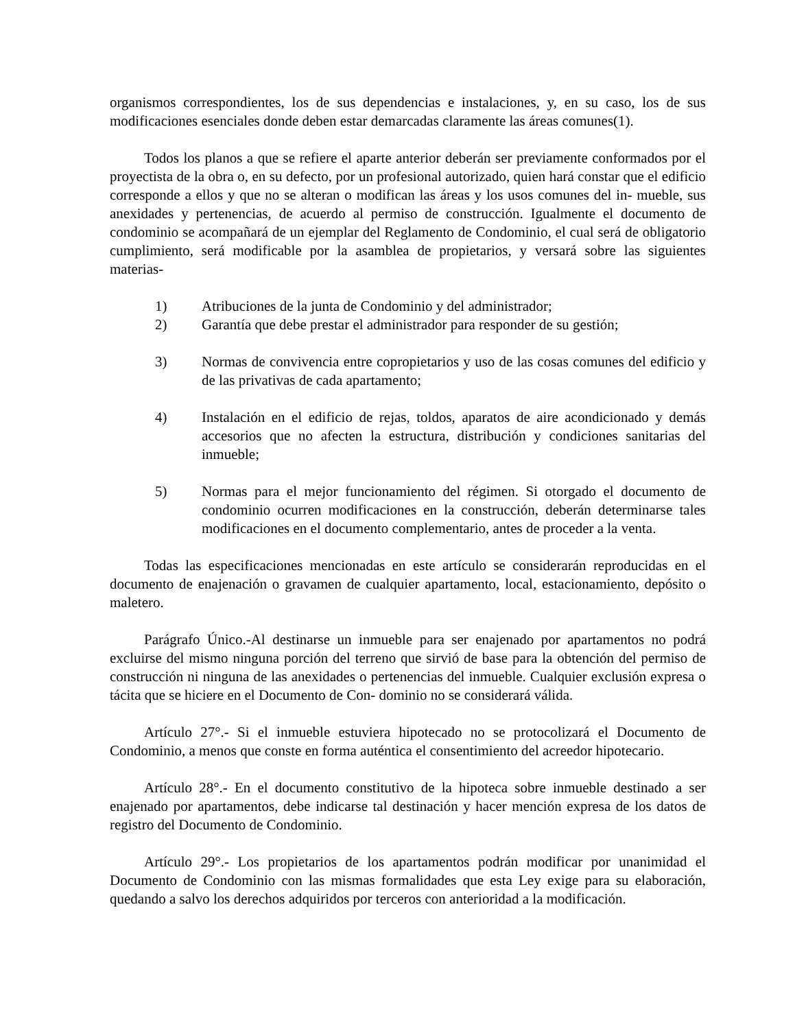organismos correspondientes, los de sus dependencias e instalaciones, y, en su caso, los de sus modificaciones esenciales donde deben estar demarcadas claramente las áreas comunes(1).
Todos los planos a que se refiere el aparte anterior deberán ser previamente conformados por el proyectista de la obra o, en su defecto, por un profesional autorizado, quien hará constar que el edificio corresponde a ellos y que no se alteran o modifican las áreas y los usos comunes del in- mueble, sus anexidades y pertenencias, de acuerdo al permiso de construcción. Igualmente el documento de condominio se acompañará de un ejemplar del Reglamento de Condominio, el cual será de obligatorio cumplimiento, será modificable por la asamblea de propietarios, y versará sobre las siguientes materias-
1) Atribuciones de la junta de Condominio y del administrador;
2) Garantía que debe prestar el administrador para responder de su gestión;
3) Normas de convivencia entre copropietarios y uso de las cosas comunes del edificio y de las privativas de cada apartamento;
4) Instalación en el edificio de rejas, toldos, aparatos de aire acondicionado y demás accesorios que no afecten la estructura, distribución y condiciones sanitarias del inmueble;
5) Normas para el mejor funcionamiento del régimen. Si otorgado el documento de condominio ocurren modificaciones en la construcción, deberán determinarse tales modificaciones en el documento complementario, antes de proceder a la venta.
Todas las especificaciones mencionadas en este artículo se considerarán reproducidas en el documento de enajenación o gravamen de cualquier apartamento, local, estacionamiento, depósito o maletero.
Parágrafo Único.-Al destinarse un inmueble para ser enajenado por apartamentos no podrá excluirse del mismo ninguna porción del terreno que sirvió de base para la obtención del permiso de construcción ni ninguna de las anexidades o pertenencias del inmueble. Cualquier exclusión expresa o tácita que se hiciere en el Documento de Con- dominio no se considerará válida.
Artículo 27°.- Si el inmueble estuviera hipotecado no se protocolizará el Documento de Condominio, a menos que conste en forma auténtica el consentimiento del acreedor hipotecario.
Artículo 28°.- En el documento constitutivo de la hipoteca sobre inmueble destinado a ser enajenado por apartamentos, debe indicarse tal destinación y hacer mención expresa de los datos de registro del Documento de Condominio.
Artículo 29°.- Los propietarios de los apartamentos podrán modificar por unanimidad el Documento de Condominio con las mismas formalidades que esta Ley exige para su elaboración, quedando a salvo los derechos adquiridos por terceros con anterioridad a la modificación.